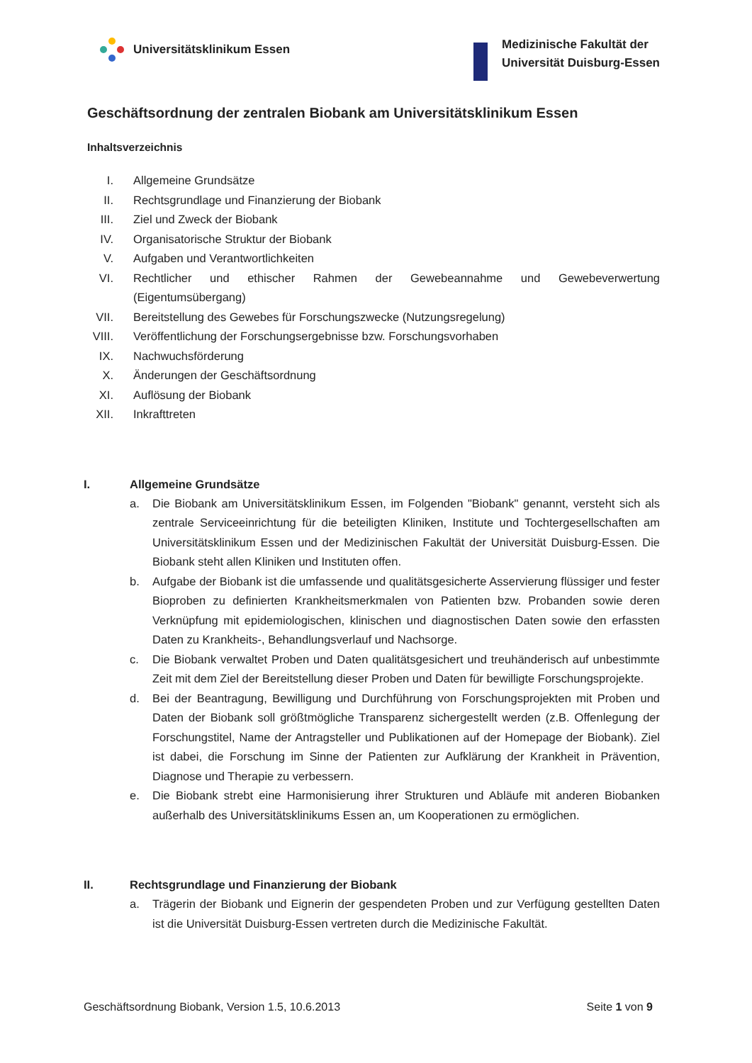Universitätsklinikum Essen
Medizinische Fakultät der
Universität Duisburg-Essen
Geschäftsordnung der zentralen Biobank am Universitätsklinikum Essen
Inhaltsverzeichnis
I. Allgemeine Grundsätze
II. Rechtsgrundlage und Finanzierung der Biobank
III. Ziel und Zweck der Biobank
IV. Organisatorische Struktur der Biobank
V. Aufgaben und Verantwortlichkeiten
VI. Rechtlicher und ethischer Rahmen der Gewebeannahme und Gewebeverwertung (Eigentumsübergang)
VII. Bereitstellung des Gewebes für Forschungszwecke (Nutzungsregelung)
VIII. Veröffentlichung der Forschungsergebnisse bzw. Forschungsvorhaben
IX. Nachwuchsförderung
X. Änderungen der Geschäftsordnung
XI. Auflösung der Biobank
XII. Inkrafttreten
I. Allgemeine Grundsätze
a. Die Biobank am Universitätsklinikum Essen, im Folgenden "Biobank" genannt, versteht sich als zentrale Serviceeinrichtung für die beteiligten Kliniken, Institute und Tochtergesellschaften am Universitätsklinikum Essen und der Medizinischen Fakultät der Universität Duisburg-Essen. Die Biobank steht allen Kliniken und Instituten offen.
b. Aufgabe der Biobank ist die umfassende und qualitätsgesicherte Asservierung flüssiger und fester Bioproben zu definierten Krankheitsmerkmalen von Patienten bzw. Probanden sowie deren Verknüpfung mit epidemiologischen, klinischen und diagnostischen Daten sowie den erfassten Daten zu Krankheits-, Behandlungsverlauf und Nachsorge.
c. Die Biobank verwaltet Proben und Daten qualitätsgesichert und treuhänderisch auf unbestimmte Zeit mit dem Ziel der Bereitstellung dieser Proben und Daten für bewilligte Forschungsprojekte.
d. Bei der Beantragung, Bewilligung und Durchführung von Forschungsprojekten mit Proben und Daten der Biobank soll größtmögliche Transparenz sichergestellt werden (z.B. Offenlegung der Forschungstitel, Name der Antragsteller und Publikationen auf der Homepage der Biobank). Ziel ist dabei, die Forschung im Sinne der Patienten zur Aufklärung der Krankheit in Prävention, Diagnose und Therapie zu verbessern.
e. Die Biobank strebt eine Harmonisierung ihrer Strukturen und Abläufe mit anderen Biobanken außerhalb des Universitätsklinikums Essen an, um Kooperationen zu ermöglichen.
II. Rechtsgrundlage und Finanzierung der Biobank
a. Trägerin der Biobank und Eignerin der gespendeten Proben und zur Verfügung gestellten Daten ist die Universität Duisburg-Essen vertreten durch die Medizinische Fakultät.
Geschäftsordnung Biobank, Version 1.5, 10.6.2013 Seite 1 von 9